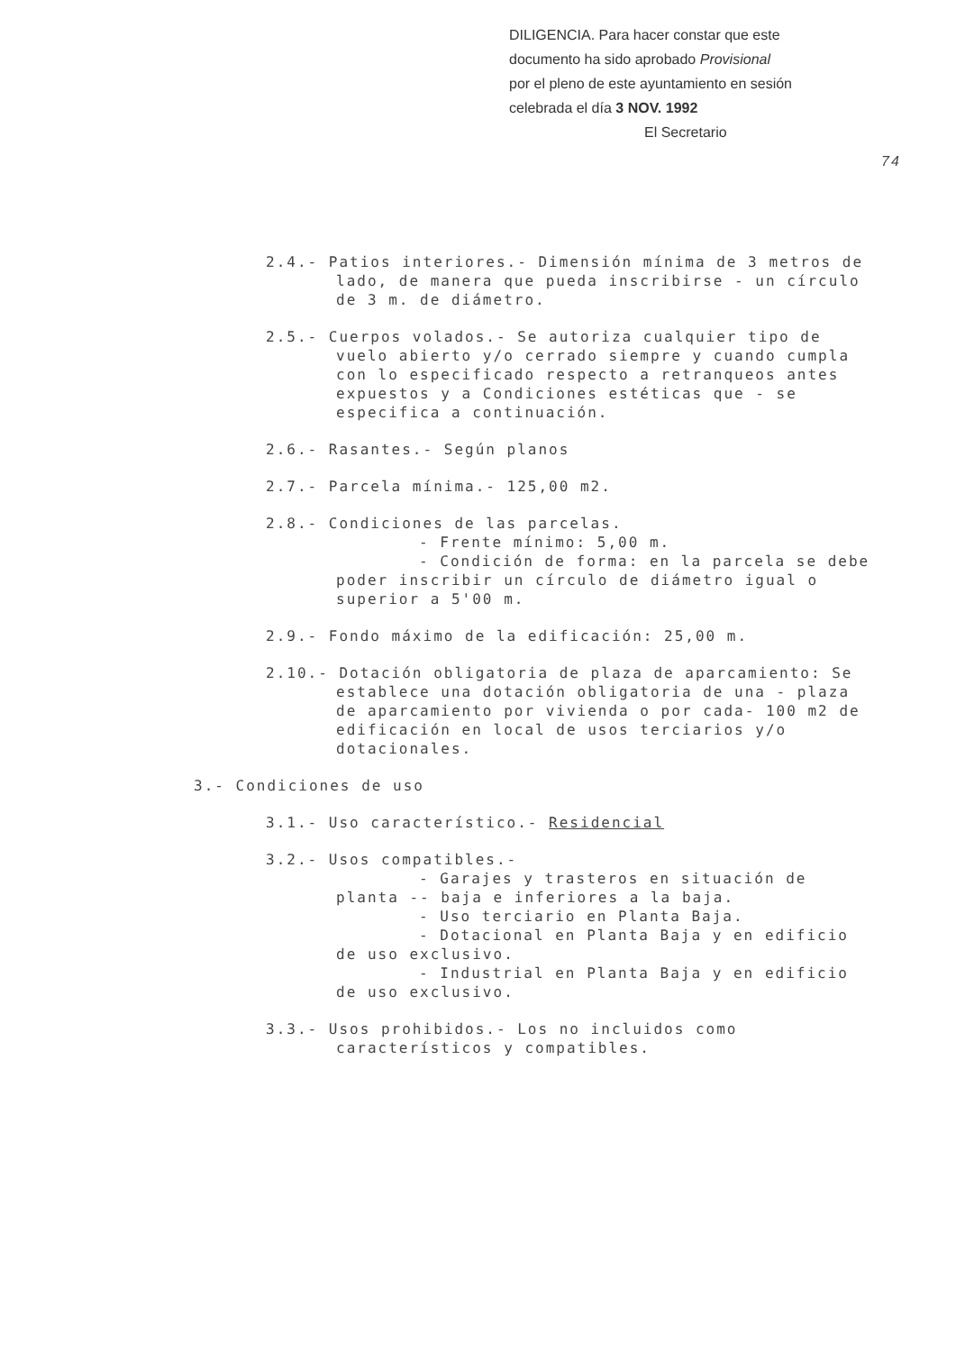DILIGENCIA. Para hacer constar que este
documento ha sido aprobado Provisional
por el pleno de este ayuntamiento en sesión
celebrada el día 3 NOV. 1992
El Secretario
74
2.4.- Patios interiores.- Dimensión mínima de 3 metros de lado, de manera que pueda inscribirse - un círculo de 3 m. de diámetro.
2.5.- Cuerpos volados.- Se autoriza cualquier tipo de vuelo abierto y/o cerrado siempre y cuando cumpla con lo especificado respecto a retranqueos antes expuestos y a Condiciones estéticas que - se especifica a continuación.
2.6.- Rasantes.- Según planos
2.7.- Parcela mínima.- 125,00 m2.
2.8.- Condiciones de las parcelas.
- Frente mínimo: 5,00 m.
- Condición de forma: en la parcela se debe poder inscribir un círculo de diámetro igual o superior a 5'00 m.
2.9.- Fondo máximo de la edificación: 25,00 m.
2.10.- Dotación obligatoria de plaza de aparcamiento: Se establece una dotación obligatoria de una - plaza de aparcamiento por vivienda o por cada- 100 m2 de edificación en local de usos terciarios y/o dotacionales.
3.- Condiciones de uso
3.1.- Uso característico.- Residencial
3.2.- Usos compatibles.-
- Garajes y trasteros en situación de planta -- baja e inferiores a la baja.
- Uso terciario en Planta Baja.
- Dotacional en Planta Baja y en edificio de uso exclusivo.
- Industrial en Planta Baja y en edificio de uso exclusivo.
3.3.- Usos prohibidos.- Los no incluidos como característicos y compatibles.